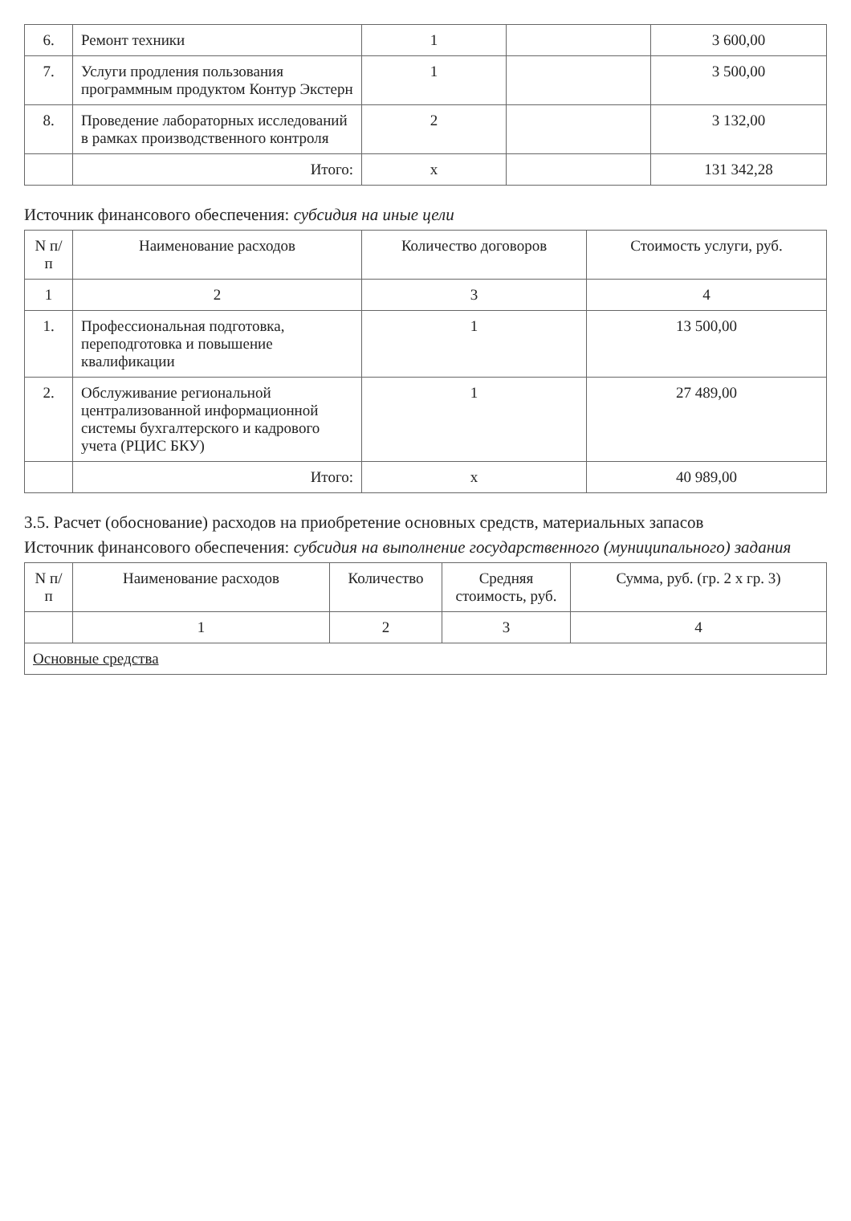| 6. | Ремонт техники | 1 | | 3 600,00 |
| 7. | Услуги продления пользования программным продуктом Контур Экстерн | 1 | | 3 500,00 |
| 8. | Проведение лабораторных исследований в рамках производственного контроля | 2 | | 3 132,00 |
| | Итого: | x | | 131 342,28 |
Источник финансового обеспечения: субсидия на иные цели
| N п/п | Наименование расходов | Количество договоров | Стоимость услуги, руб. |
| --- | --- | --- | --- |
| 1 | 2 | 3 | 4 |
| 1. | Профессиональная подготовка, переподготовка и повышение квалификации | 1 | 13 500,00 |
| 2. | Обслуживание региональной централизованной информационной системы бухгалтерского и кадрового учета (РЦИС БКУ) | 1 | 27 489,00 |
| | Итого: | x | 40 989,00 |
3.5. Расчет (обоснование) расходов на приобретение основных средств, материальных запасов
Источник финансового обеспечения: субсидия на выполнение государственного (муниципального) задания
| N п/п | Наименование расходов | Количество | Средняя стоимость, руб. | Сумма, руб. (гр. 2 x гр. 3) |
| --- | --- | --- | --- | --- |
| | 1 | 2 | 3 | 4 |
| Основные средства | | | | |